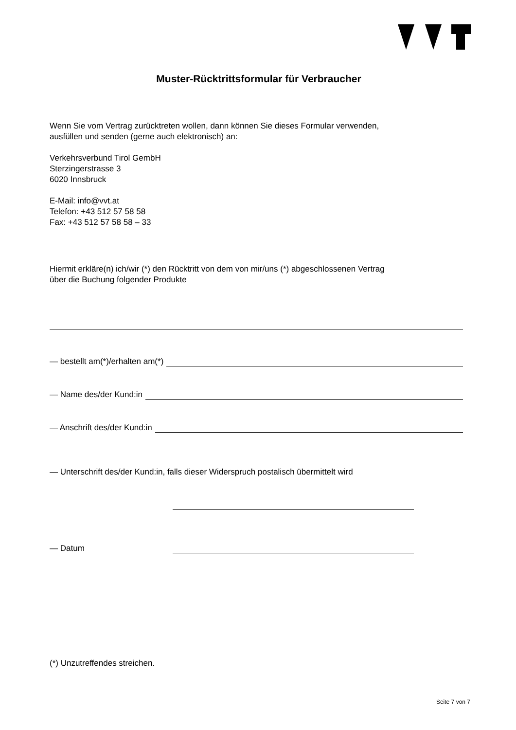Muster-Rücktrittsformular für Verbraucher
Wenn Sie vom Vertrag zurücktreten wollen, dann können Sie dieses Formular verwenden,
ausfüllen und senden (gerne auch elektronisch) an:
Verkehrsverbund Tirol GembH
Sterzingerstrasse 3
6020 Innsbruck
E-Mail: info@vvt.at
Telefon: +43 512 57 58 58
Fax: +43 512 57 58 58 – 33
Hiermit erkläre(n) ich/wir (*) den Rücktritt von dem von mir/uns (*) abgeschlossenen Vertrag
über die Buchung folgender Produkte
— bestellt am(*)/erhalten am(*)
— Name des/der Kund:in
— Anschrift des/der Kund:in
— Unterschrift des/der Kund:in, falls dieser Widerspruch postalisch übermittelt wird
— Datum
(*) Unzutreffendes streichen.
Seite 7 von 7